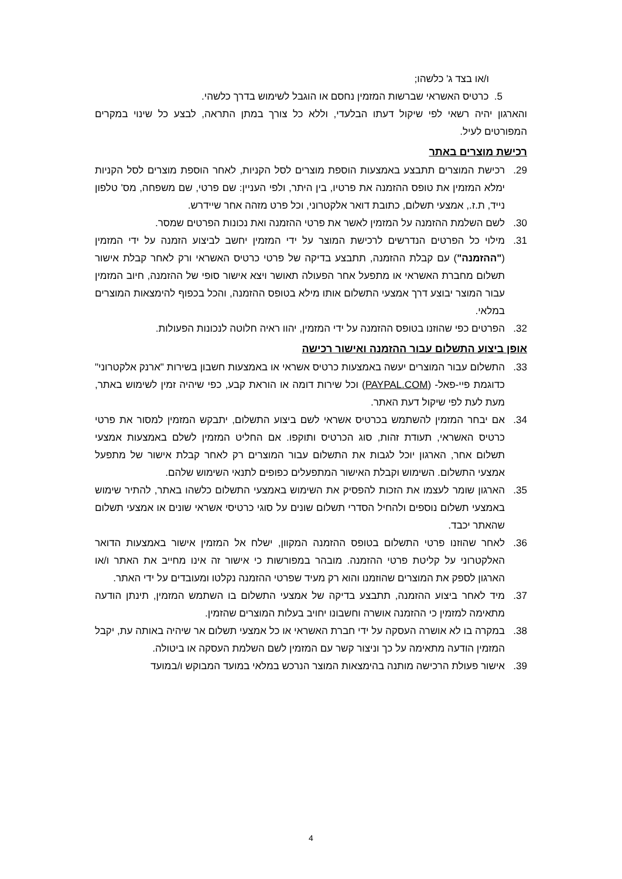ו/או בצד ג' כלשהו;
5. כרטיס האשראי שברשות המזמין נחסם או הוגבל לשימוש בדרך כלשהי.
והארגון יהיה רשאי לפי שיקול דעתו הבלעדי, וללא כל צורך במתן התראה, לבצע כל שינוי במקרים המפורטים לעיל.
רכישת מוצרים באתר
29. רכישת המוצרים תתבצע באמצעות הוספת מוצרים לסל הקניות, לאחר הוספת מוצרים לסל הקניות ימלא המזמין את טופס ההזמנה את פרטיו, בין היתר, ולפי העניין: שם פרטי, שם משפחה, מס' טלפון נייד, ת.ז., אמצעי תשלום, כתובת דואר אלקטרוני, וכל פרט מזהה אחר שיידרש.
30. לשם השלמת ההזמנה על המזמין לאשר את פרטי ההזמנה ואת נכונות הפרטים שמסר.
31. מילוי כל הפרטים הנדרשים לרכישת המוצר על ידי המזמין יחשב לביצוע הזמנה על ידי המזמין ("ההזמנה") עם קבלת ההזמנה, תתבצע בדיקה של פרטי כרטיס האשראי ורק לאחר קבלת אישור תשלום מחברת האשראי או מתפעל אחר הפעולה תאושר ויצא אישור סופי של ההזמנה, חיוב המזמין עבור המוצר יבוצע דרך אמצעי התשלום אותו מילא בטופס ההזמנה, והכל בכפוף להימצאות המוצרים במלאי.
32. הפרטים כפי שהוזנו בטופס ההזמנה על ידי המזמין, יהוו ראיה חלוטה לנכונות הפעולות.
אופן ביצוע התשלום עבור ההזמנה ואישור רכישה
33. התשלום עבור המוצרים יעשה באמצעות כרטיס אשראי או באמצעות חשבון בשירות "ארנק אלקטרוני" כדוגמת פיי-פאל- (PAYPAL.COM) וכל שירות דומה או הוראת קבע, כפי שיהיה זמין לשימוש באתר, מעת לעת לפי שיקול דעת האתר.
34. אם יבחר המזמין להשתמש בכרטיס אשראי לשם ביצוע התשלום, יתבקש המזמין למסור את פרטי כרטיס האשראי, תעודת זהות, סוג הכרטיס ותוקפו. אם החליט המזמין לשלם באמצעות אמצעי תשלום אחר, הארגון יוכל לגבות את התשלום עבור המוצרים רק לאחר קבלת אישור של מתפעל אמצעי התשלום. השימוש וקבלת האישור המתפעלים כפופים לתנאי השימוש שלהם.
35. הארגון שומר לעצמו את הזכות להפסיק את השימוש באמצעי התשלום כלשהו באתר, להתיר שימוש באמצעי תשלום נוספים ולהחיל הסדרי תשלום שונים על סוגי כרטיסי אשראי שונים או אמצעי תשלום שהאתר יכבד.
36. לאחר שהוזנו פרטי התשלום בטופס ההזמנה המקוון, ישלח אל המזמין אישור באמצעות הדואר האלקטרוני על קליטת פרטי ההזמנה. מובהר במפורשות כי אישור זה אינו מחייב את האתר ו/או הארגון לספק את המוצרים שהוזמנו והוא רק מעיד שפרטי ההזמנה נקלטו ומעובדים על ידי האתר.
37. מיד לאחר ביצוע ההזמנה, תתבצע בדיקה של אמצעי התשלום בו השתמש המזמין, תינתן הודעה מתאימה למזמין כי ההזמנה אושרה וחשבונו יחויב בעלות המוצרים שהזמין.
38. במקרה בו לא אושרה העסקה על ידי חברת האשראי או כל אמצעי תשלום אר שיהיה באותה עת, יקבל המזמין הודעה מתאימה על כך וניצור קשר עם המזמין לשם השלמת העסקה או ביטולה.
39. אישור פעולת הרכישה מותנה בהימצאות המוצר הנרכש במלאי במועד המבוקש ו/במועד
4